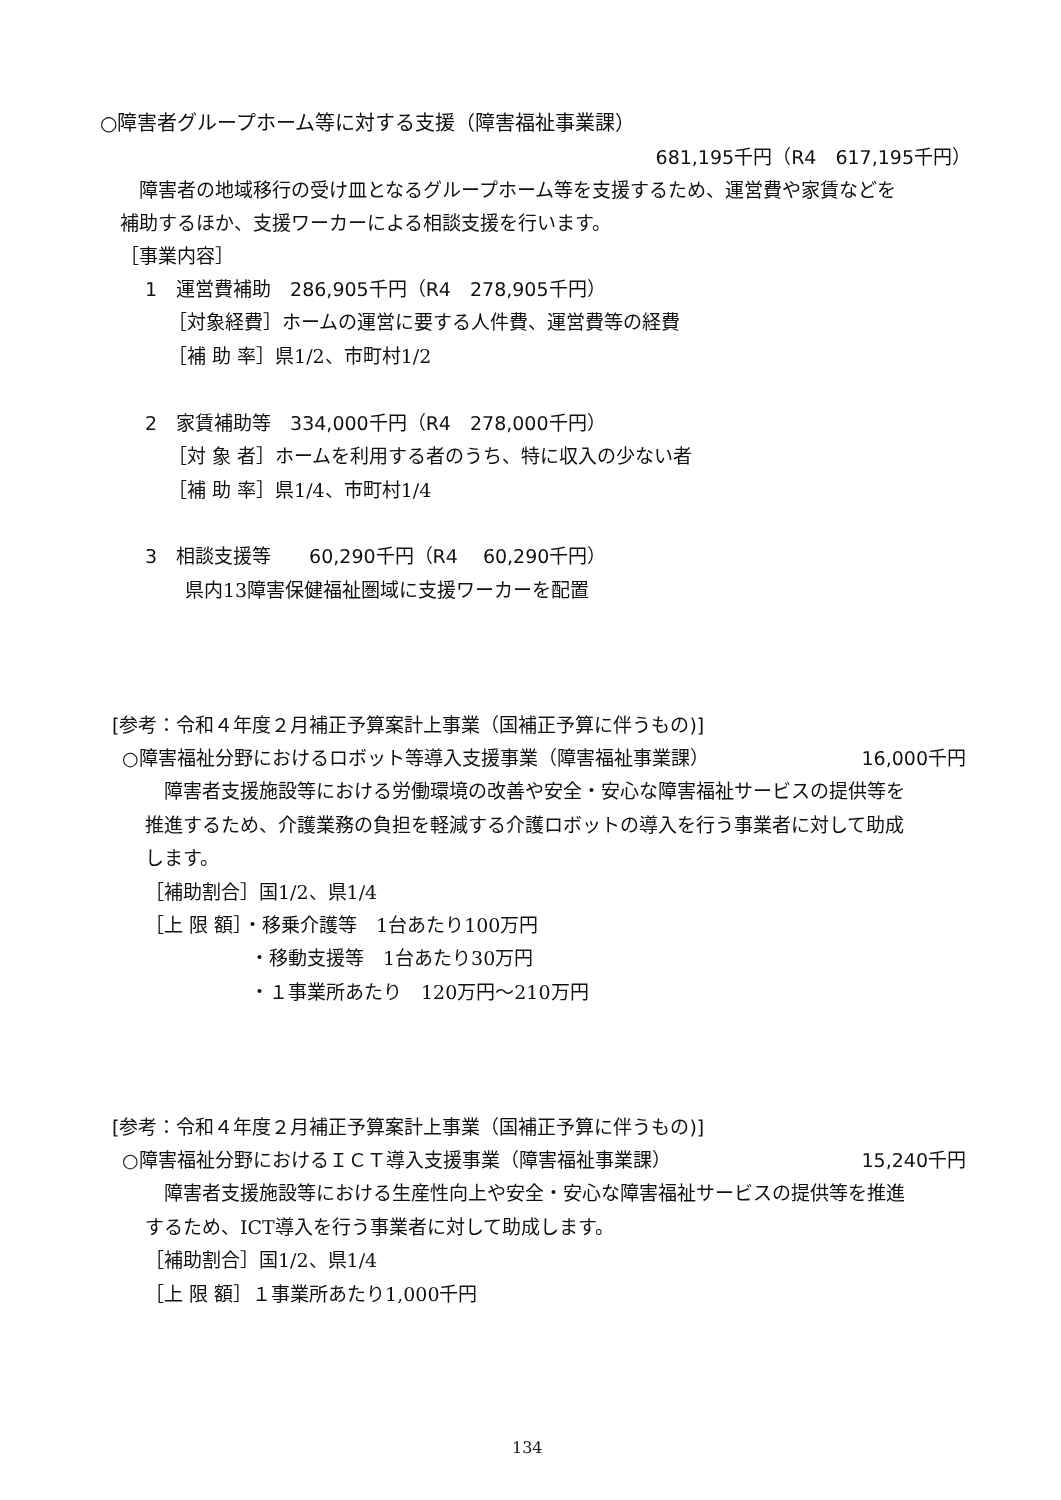○障害者グループホーム等に対する支援（障害福祉事業課）
681,195千円（R4　617,195千円）
　障害者の地域移行の受け皿となるグループホーム等を支援するため、運営費や家賃などを
補助するほか、支援ワーカーによる相談支援を行います。
［事業内容］
1　運営費補助　286,905千円（R4　278,905千円）
［対象経費］ホームの運営に要する人件費、運営費等の経費
［補 助 率］県1/2、市町村1/2
2　家賃補助等　334,000千円（R4　278,000千円）
［対 象 者］ホームを利用する者のうち、特に収入の少ない者
［補 助 率］県1/4、市町村1/4
3　相談支援等　　60,290千円（R4　 60,290千円）
県内13障害保健福祉圏域に支援ワーカーを配置
[参考：令和４年度２月補正予算案計上事業（国補正予算に伴うもの)]
○障害福祉分野におけるロボット等導入支援事業（障害福祉事業課） 16,000千円
　障害者支援施設等における労働環境の改善や安全・安心な障害福祉サービスの提供等を
推進するため、介護業務の負担を軽減する介護ロボットの導入を行う事業者に対して助成
します。
［補助割合］国1/2、県1/4
［上 限 額］・移乗介護等　1台あたり100万円
・移動支援等　1台あたり30万円
・１事業所あたり　120万円～210万円
[参考：令和４年度２月補正予算案計上事業（国補正予算に伴うもの)]
○障害福祉分野におけるＩＣＴ導入支援事業（障害福祉事業課） 15,240千円
　障害者支援施設等における生産性向上や安全・安心な障害福祉サービスの提供等を推進
するため、ICT導入を行う事業者に対して助成します。
［補助割合］国1/2、県1/4
［上 限 額］１事業所あたり1,000千円
134